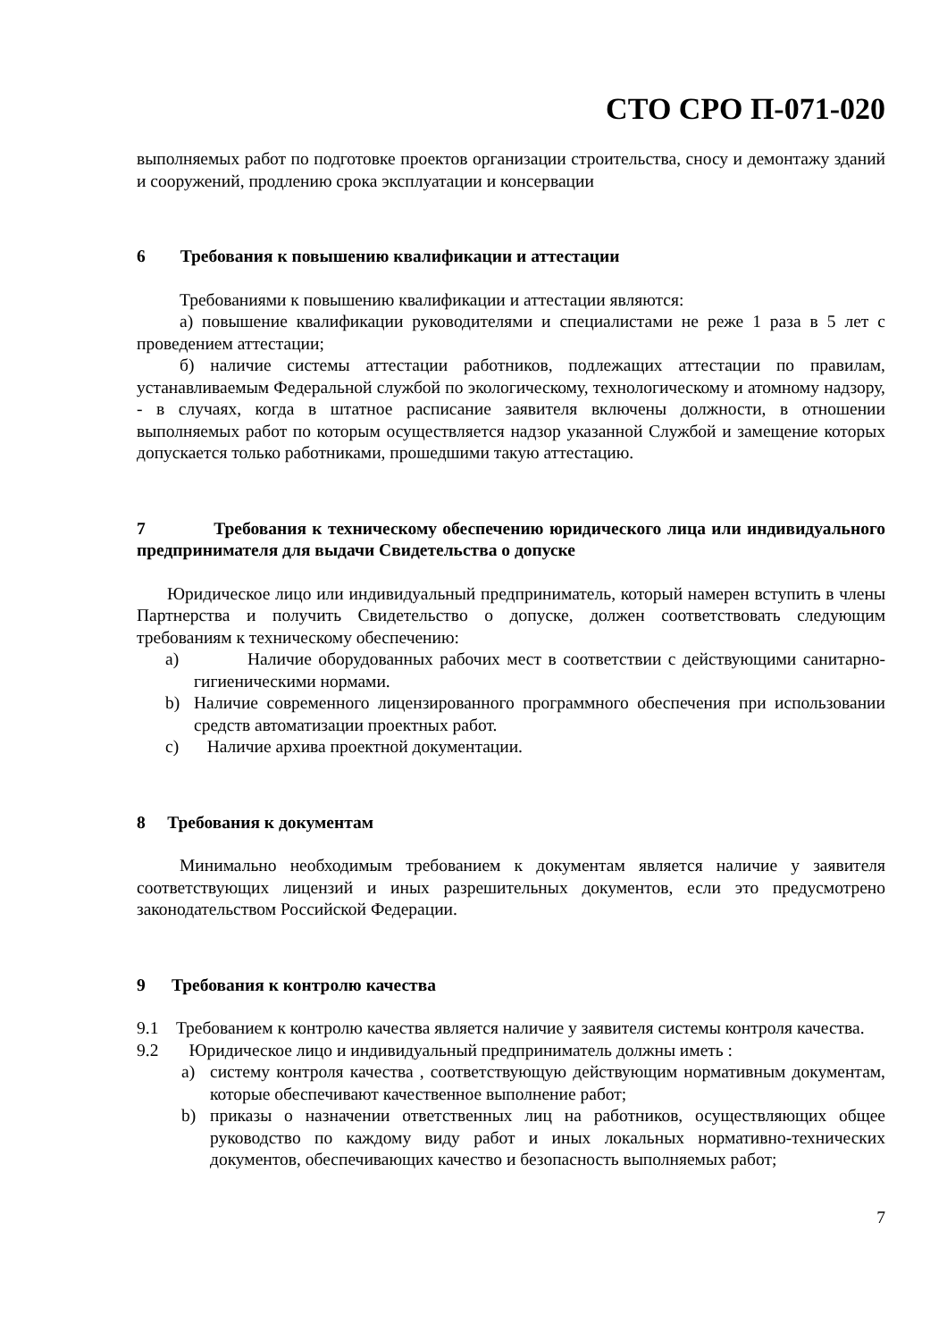СТО СРО П-071-020
выполняемых работ по подготовке проектов организации строительства, сносу и демонтажу зданий и сооружений, продлению срока эксплуатации и консервации
6 Требования к повышению квалификации и аттестации
Требованиями к повышению квалификации и аттестации являются:
а) повышение квалификации руководителями и специалистами не реже 1 раза в 5 лет с проведением аттестации;
б) наличие системы аттестации работников, подлежащих аттестации по правилам, устанавливаемым Федеральной службой по экологическому, технологическому и атомному надзору, - в случаях, когда в штатное расписание заявителя включены должности, в отношении выполняемых работ по которым осуществляется надзор указанной Службой и замещение которых допускается только работниками, прошедшими такую аттестацию.
7 Требования к техническому обеспечению юридического лица или индивидуального предпринимателя для выдачи Свидетельства о допуске
Юридическое лицо или индивидуальный предприниматель, который намерен вступить в члены Партнерства и получить Свидетельство о допуске, должен соответствовать следующим требованиям к техническому обеспечению:
a) Наличие оборудованных рабочих мест в соответствии с действующими санитарно-гигиеническими нормами.
b) Наличие современного лицензированного программного обеспечения при использовании средств автоматизации проектных работ.
c) Наличие архива проектной документации.
8 Требования к документам
Минимально необходимым требованием к документам является наличие у заявителя соответствующих лицензий и иных разрешительных документов, если это предусмотрено законодательством Российской Федерации.
9 Требования к контролю качества
9.1 Требованием к контролю качества является наличие у заявителя системы контроля качества.
9.2 Юридическое лицо и индивидуальный предприниматель должны иметь :
a) систему контроля качества , соответствующую действующим нормативным документам, которые обеспечивают качественное выполнение работ;
b) приказы о назначении ответственных лиц на работников, осуществляющих общее руководство по каждому виду работ и иных локальных нормативно-технических документов, обеспечивающих качество и безопасность выполняемых работ;
7